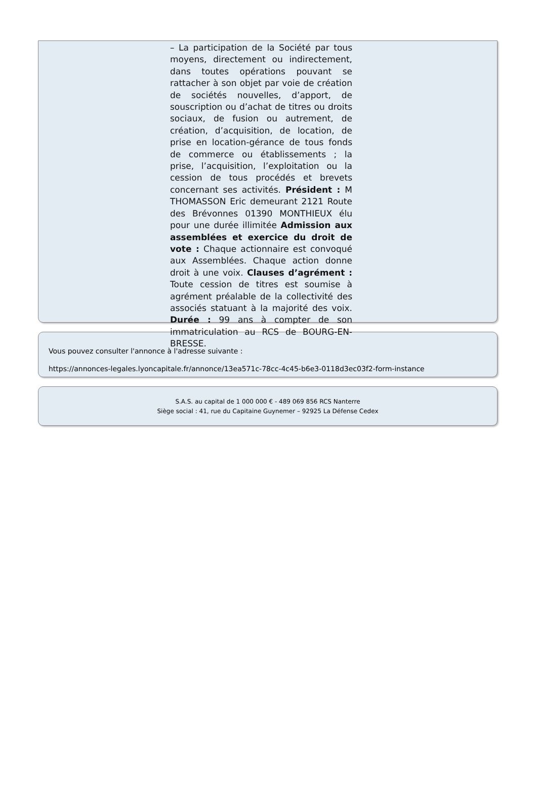– La participation de la Société par tous moyens, directement ou indirectement, dans toutes opérations pouvant se rattacher à son objet par voie de création de sociétés nouvelles, d’apport, de souscription ou d’achat de titres ou droits sociaux, de fusion ou autrement, de création, d’acquisition, de location, de prise en location-gérance de tous fonds de commerce ou établissements ; la prise, l’acquisition, l’exploitation ou la cession de tous procédés et brevets concernant ses activités. Président : M THOMASSON Eric demeurant 2121 Route des Brévonnes 01390 MONTHIEUX élu pour une durée illimitée Admission aux assemblées et exercice du droit de vote : Chaque actionnaire est convoqué aux Assemblées. Chaque action donne droit à une voix. Clauses d’agrément : Toute cession de titres est soumise à agrément préalable de la collectivité des associés statuant à la majorité des voix. Durée : 99 ans à compter de son immatriculation au RCS de BOURG-EN-BRESSE.
Vous pouvez consulter l'annonce à l'adresse suivante :
https://annonces-legales.lyoncapitale.fr/annonce/13ea571c-78cc-4c45-b6e3-0118d3ec03f2-form-instance
S.A.S. au capital de 1 000 000 € - 489 069 856 RCS Nanterre
Siège social : 41, rue du Capitaine Guynemer – 92925 La Défense Cedex